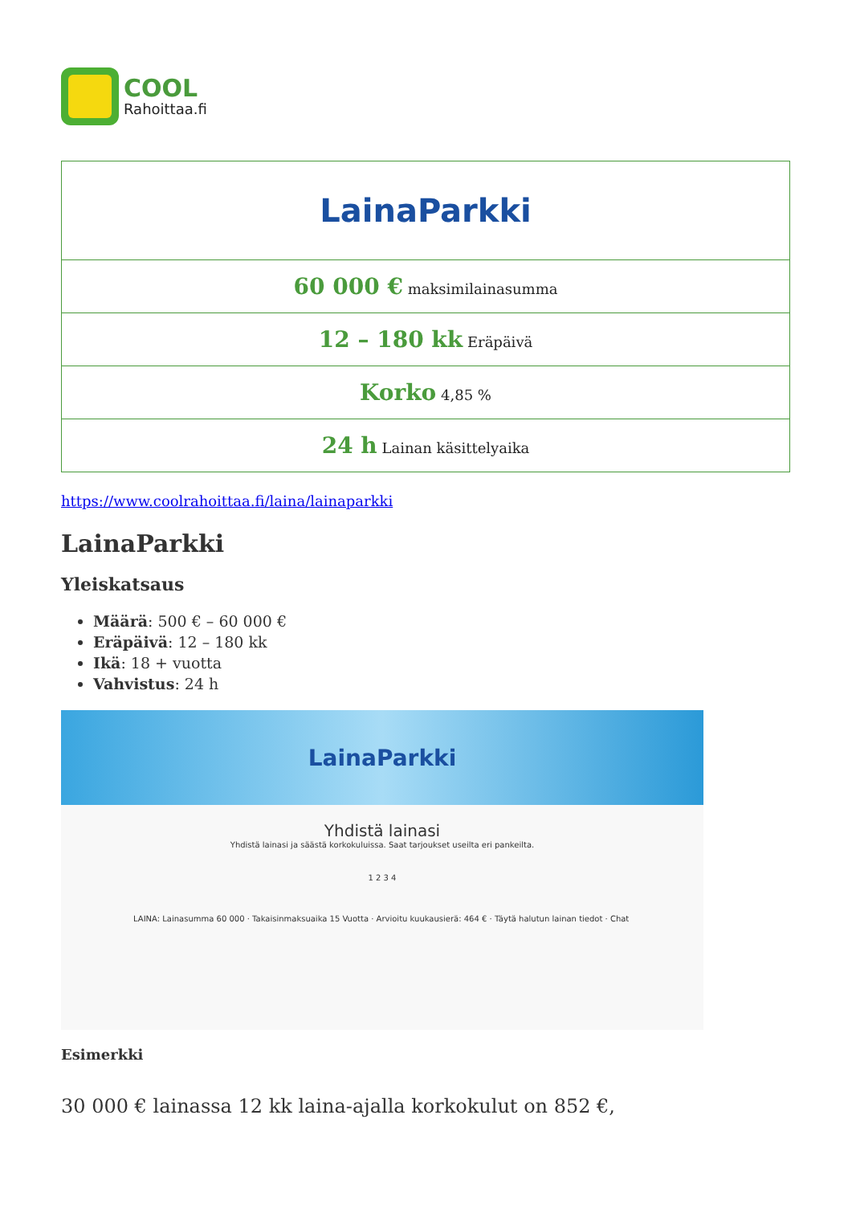COOL
Rahoittaa.fi
| LainaParkki |
| 60 000 € maksimilainasumma |
| 12 – 180 kk Eräpäivä |
| Korko 4,85 % |
| 24 h Lainan käsittelyaika |
https://www.coolrahoittaa.fi/laina/lainaparkki
LainaParkki
Yleiskatsaus
Määrä: 500 € – 60 000 €
Eräpäivä: 12 – 180 kk
Ikä: 18 + vuotta
Vahvistus: 24 h
LainaParkki
Yhdistä lainasi
Yhdistä lainasi ja säästä korkokuluissa. Saat tarjoukset useilta eri pankeilta.
1 2 3 4
LAINA: Lainasumma 60 000 · Takaisinmaksuaika 15 Vuotta · Arvioitu kuukausierä: 464 € · Täytä halutun lainan tiedot · Chat
Esimerkki
30 000 € lainassa 12 kk laina-ajalla korkokulut on 852 €,